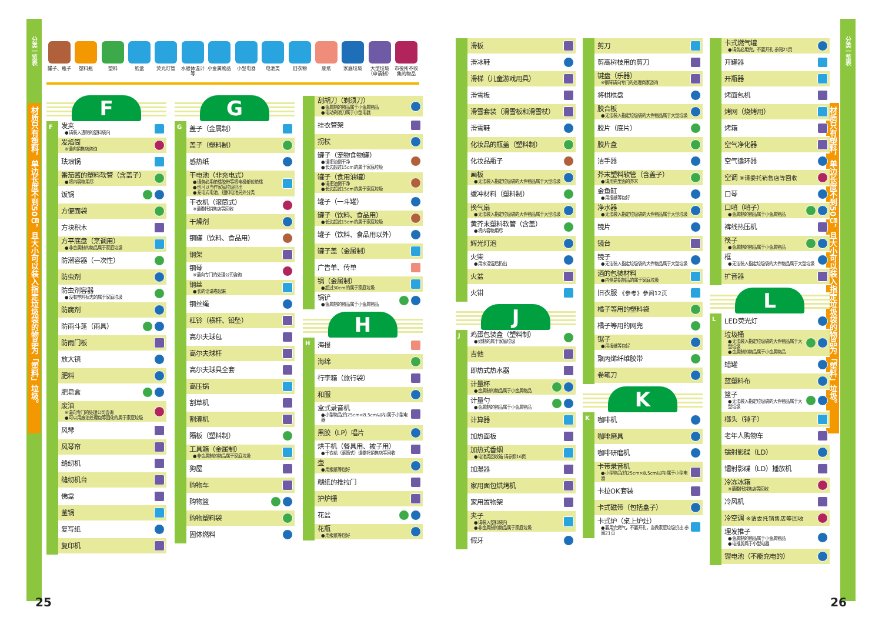分类一览表
材质只有塑料，单边长度不到50㎝，且大小可以装入指定垃圾袋的物品为「塑料」垃圾。
罐子、瓶子 塑料瓶 塑料 纸盒 荧光灯管 水银体温计等
小金属物品 小型电器 电池类 旧衣物 废纸 家庭垃圾 大型垃圾（申请制）
市役所不收集的物品
F
F
发夹
●请装入透明的塑料袋内
发焰筒
※请向销售店咨询
珐琅锅
番茄酱的塑料软管（含盖子）
●将内容物用尽
饭锅
方便面袋
方块积木
方平底盘（烹调用）
●非金属制的物品属于家庭垃圾
防潮容器（一次性）
防虫剂
防虫剂容器
●没有塑料标志的属于家庭垃圾
防腐剂
防雨斗蓬（雨具）
防雨门板
放大镜
肥料
肥皂盒
废油
※请向专门的处理公司咨询
●可以用废油处理包等固化的属于家庭垃圾
风琴
风琴帘
缝纫机
缝纫机台
佛龛
釜锅
复写纸
复印机
G
G
盖子（金属制）
盖子（塑料制）
感热纸
干电池（非充电式）
●请务必用绝缘胶带等将电极部位绝缘
●也可以当作家庭垃圾扔出
●充电式电池、纽扣电池另外分类
干衣机（滚筒式）
※请委托销售店等回收
干燥剂
钢罐（饮料、食品用）
钢架
钢琴
※请向专门的处理公司咨询
钢丝
●长的话请卷起来
钢丝绳
杠铃（横杆、铅坠）
高尔夫球包
高尔夫球杆
高尔夫球具全套
高压锅
割草机
割灌机
隔板（塑料制）
工具箱（金属制）
●非金属制的物品属于家庭垃圾
狗屋
购物车
购物篮
购物塑料袋
固体燃料
刮胡刀（剃须刀）
●金属制的物品属于小金属物品
●电动剃须刀属于小型电器
挂衣管架
拐杖
罐子（宠物食物罐）
●请把油倒干净
●长边超过15cm的属于家庭垃圾
罐子（食用油罐）
●请把油倒干净
●长边超过15cm的属于家庭垃圾
罐子（一斗罐）
罐子（饮料、食品用）
●长边超过15cm的属于家庭垃圾
罐子（饮料、食品用以外）
罐子盖（金属制）
广告单、传单
锅（金属制）
●超过30cm的属于家庭垃圾
锅铲
●金属制的物品属于小金属物品
H
H
海报
海绵
行李箱（旅行袋）
和服
盒式录音机
●小型物品(约25cm×8.5cm以内)属于小型电器
黑胶（LP）唱片
烘干机（餐具用、被子用）
●干衣机（滚筒式）请委托销售店等回收
壶
●用报纸等包好
糊纸的推拉门
护炉栅
花盆
花瓶
●用报纸等包好
25
滑板
滑冰鞋
滑梯（儿童游戏用具）
滑雪板
滑雪套装（滑雪板和滑雪杖）
滑雪鞋
化妆品的瓶盖（塑料制）
化妆品瓶子
画板
●无法装入指定垃圾袋的大件物品属于大型垃圾
缓冲材料（塑料制）
换气扇
●无法装入指定垃圾袋的大件物品属于大型垃圾
黄芥末塑料软管（含盖）
●将内容物用尽
辉光灯泡
火柴
●用水浸湿后扔出
火盆
火钳
J
J
鸡蛋包装盒（塑料制）
●纸制的属于家庭垃圾
吉他
即热式热水器
计量杯
●金属制的物品属于小金属物品
计量勺
●金属制的物品属于小金属物品
计算器
加热面板
加热式香烟
●电池类回收箱 请参照16页
加湿器
家用面包烘烤机
家用置物架
夹子
●请装入塑料袋内
●非金属制的物品属于家庭垃圾
假牙
剪刀
剪高树枝用的剪刀
键盘（乐器）
※钢琴请向专门的处理商家咨询
将棋棋盘
胶合板
●无法装入指定垃圾袋的大件物品属于大型垃圾
胶片（底片）
胶片盒
洁手器
芥末塑料软管（含盖子）
●请用完里面的芥末
金鱼缸
●用报纸等包好
净水器
●无法装入指定垃圾袋的大件物品属于大型垃圾
镜片
镜台
镜子
●无法装入指定垃圾袋的大件物品属于大型垃圾
酒的包装材料
●内侧是铝制品的属于家庭垃圾
旧衣服 《参考》参阅12页
橘子等用的塑料袋
橘子等用的网兜
锯子
●用报纸等包好
聚丙烯纤维胶带
卷笔刀
K
K
咖啡机
咖啡磨具
咖啡研磨机
卡带录音机
●小型物品(约25cm×8.5cm以内)属于小型电器
卡拉OK套装
卡式磁带（包括盒子）
卡式炉（桌上炉灶）
●要用完燃气，不要开孔，当做家庭垃圾扔出 参阅21页
卡式燃气罐
●请务必用完，不要开孔 参阅21页
开罐器
开瓶器
烤面包机
烤网（烧烤用）
烤箱
空气净化器
空气循环器
空调 ※请委托销售店等回收
口琴
口哨（哨子）
●金属制的物品属于小金属物品
裤线热压机
筷子
●金属制的物品属于小金属物品
框
●无法装入指定垃圾袋的大件物品属于大型垃圾
扩音器
L
L
LED荧光灯
垃圾桶
●无法装入指定垃圾袋的大件物品属于大型垃圾
●金属制的物品属于小金属物品
蜡罐
蓝塑料布
篮子
●无法装入指定垃圾袋的大件物品属于大型垃圾
榔头（锤子）
老年人购物车
镭射影碟（LD）
镭射影碟（LD）播放机
冷冻冰箱
※请委托销售店等回收
冷风机
冷空调 ※请委托销售店等回收
理发推子
●金属制的物品属于小金属物品
●电推剪属于小型电器
锂电池（不能充电的）
材质只有塑料，单边长度不到50㎝，且大小可以装入指定垃圾袋的物品为「塑料」垃圾。
分类一览表
26